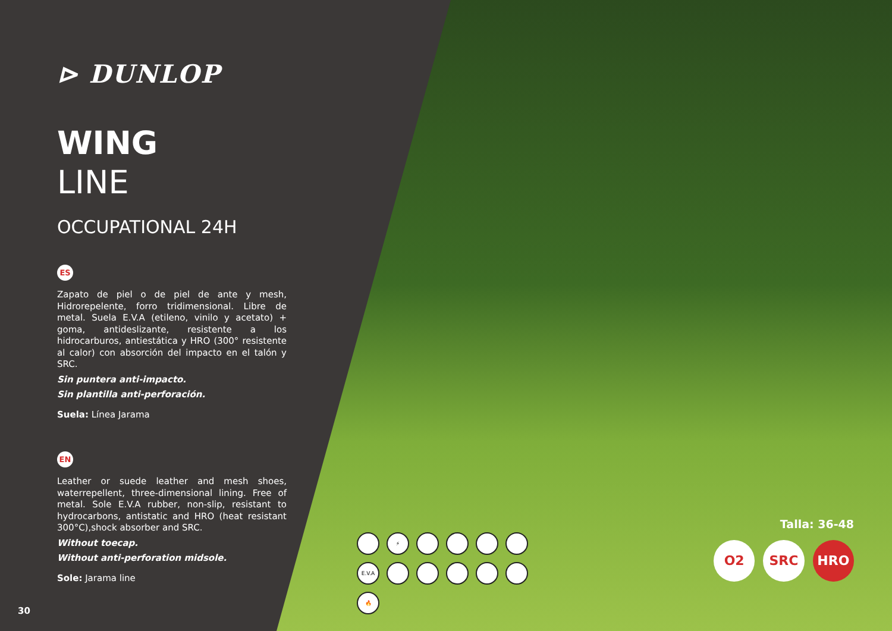⊳ DUNLOP
WING
LINE
OCCUPATIONAL 24H
ES
Zapato de piel o de piel de ante y mesh, Hidrorepelente, forro tridimensional. Libre de metal. Suela E.V.A (etileno, vinilo y acetato) + goma, antideslizante, resistente a los hidrocarburos, antiestática y HRO (300° resistente al calor) con absorción del impacto en el talón y SRC.
Sin puntera anti-impacto.
Sin plantilla anti-perforación.
Suela: Línea Jarama
EN
Leather or suede leather and mesh shoes, waterrepellent, three-dimensional lining. Free of metal. Sole E.V.A rubber, non-slip, resistant to hydrocarbons, antistatic and HRO (heat resistant 300°C),shock absorber and SRC.
Without toecap.
Without anti-perforation midsole.
Sole: Jarama line
30
⚡
E.V.A
🔥
Talla: 36-48
O2 SRC HRO